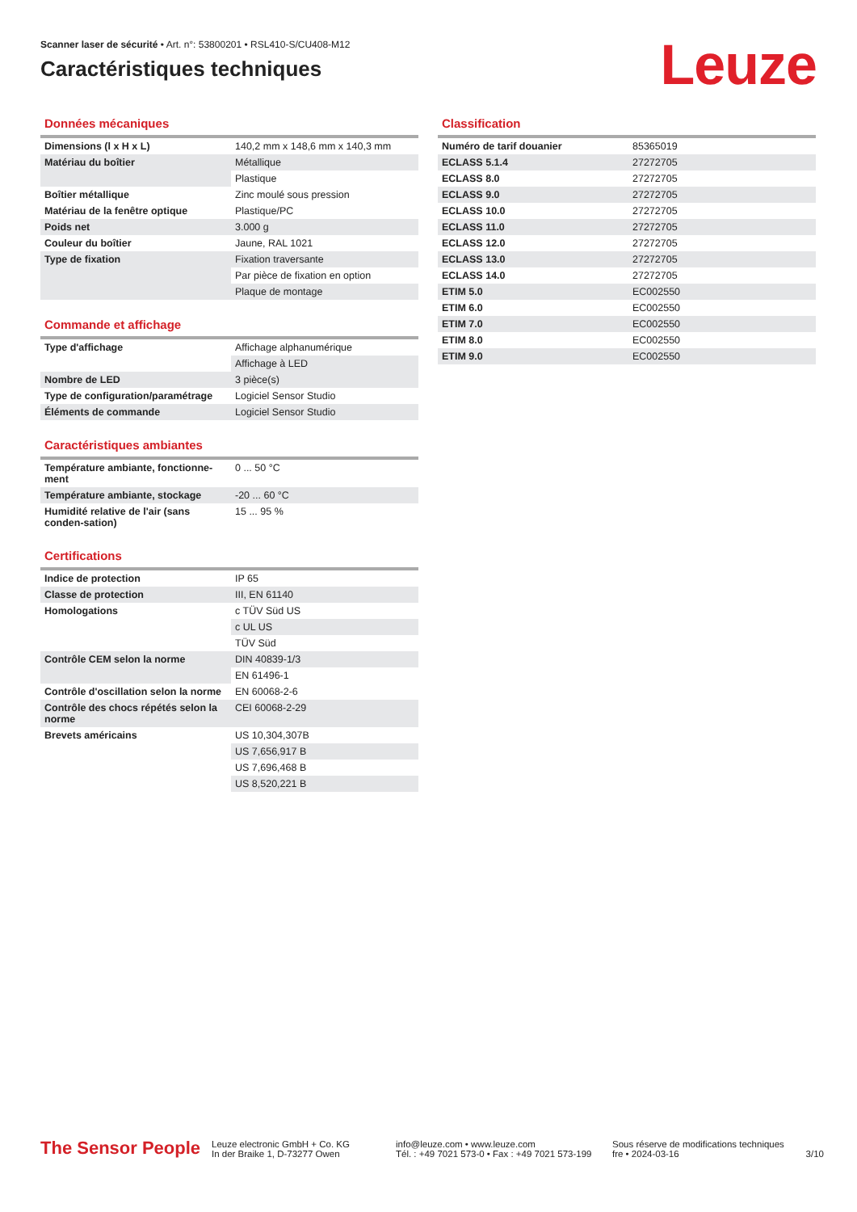Scanner laser de sécurité • Art. n°: 53800201 • RSL410-S/CU408-M12
Caractéristiques techniques
Leuze
Données mécaniques
| Dimensions (l x H x L) | 140,2 mm x 148,6 mm x 140,3 mm |
| Matériau du boîtier | Métallique |
| | Plastique |
| Boîtier métallique | Zinc moulé sous pression |
| Matériau de la fenêtre optique | Plastique/PC |
| Poids net | 3.000 g |
| Couleur du boîtier | Jaune, RAL 1021 |
| Type de fixation | Fixation traversante |
| | Par pièce de fixation en option |
| | Plaque de montage |
Commande et affichage
| Type d'affichage | Affichage alphanumérique |
| | Affichage à LED |
| Nombre de LED | 3 pièce(s) |
| Type de configuration/paramétrage | Logiciel Sensor Studio |
| Éléments de commande | Logiciel Sensor Studio |
Caractéristiques ambiantes
| Température ambiante, fonctionne-ment | 0 ... 50 °C |
| Température ambiante, stockage | -20 ... 60 °C |
| Humidité relative de l'air (sans conden-sation) | 15 ... 95 % |
Certifications
| Indice de protection | IP 65 |
| Classe de protection | III, EN 61140 |
| Homologations | c TÜV Süd US |
| | c UL US |
| | TÜV Süd |
| Contrôle CEM selon la norme | DIN 40839-1/3 |
| | EN 61496-1 |
| Contrôle d'oscillation selon la norme | EN 60068-2-6 |
| Contrôle des chocs répétés selon la norme | CEI 60068-2-29 |
| Brevets américains | US 10,304,307B |
| | US 7,656,917 B |
| | US 7,696,468 B |
| | US 8,520,221 B |
Classification
| Numéro de tarif douanier | 85365019 |
| ECLASS 5.1.4 | 27272705 |
| ECLASS 8.0 | 27272705 |
| ECLASS 9.0 | 27272705 |
| ECLASS 10.0 | 27272705 |
| ECLASS 11.0 | 27272705 |
| ECLASS 12.0 | 27272705 |
| ECLASS 13.0 | 27272705 |
| ECLASS 14.0 | 27272705 |
| ETIM 5.0 | EC002550 |
| ETIM 6.0 | EC002550 |
| ETIM 7.0 | EC002550 |
| ETIM 8.0 | EC002550 |
| ETIM 9.0 | EC002550 |
The Sensor People
Leuze electronic GmbH + Co. KG
In der Braike 1, D-73277 Owen
info@leuze.com • www.leuze.com
Tél. : +49 7021 573-0 • Fax : +49 7021 573-199
Sous réserve de modifications techniques
fre • 2024-03-16
3/10